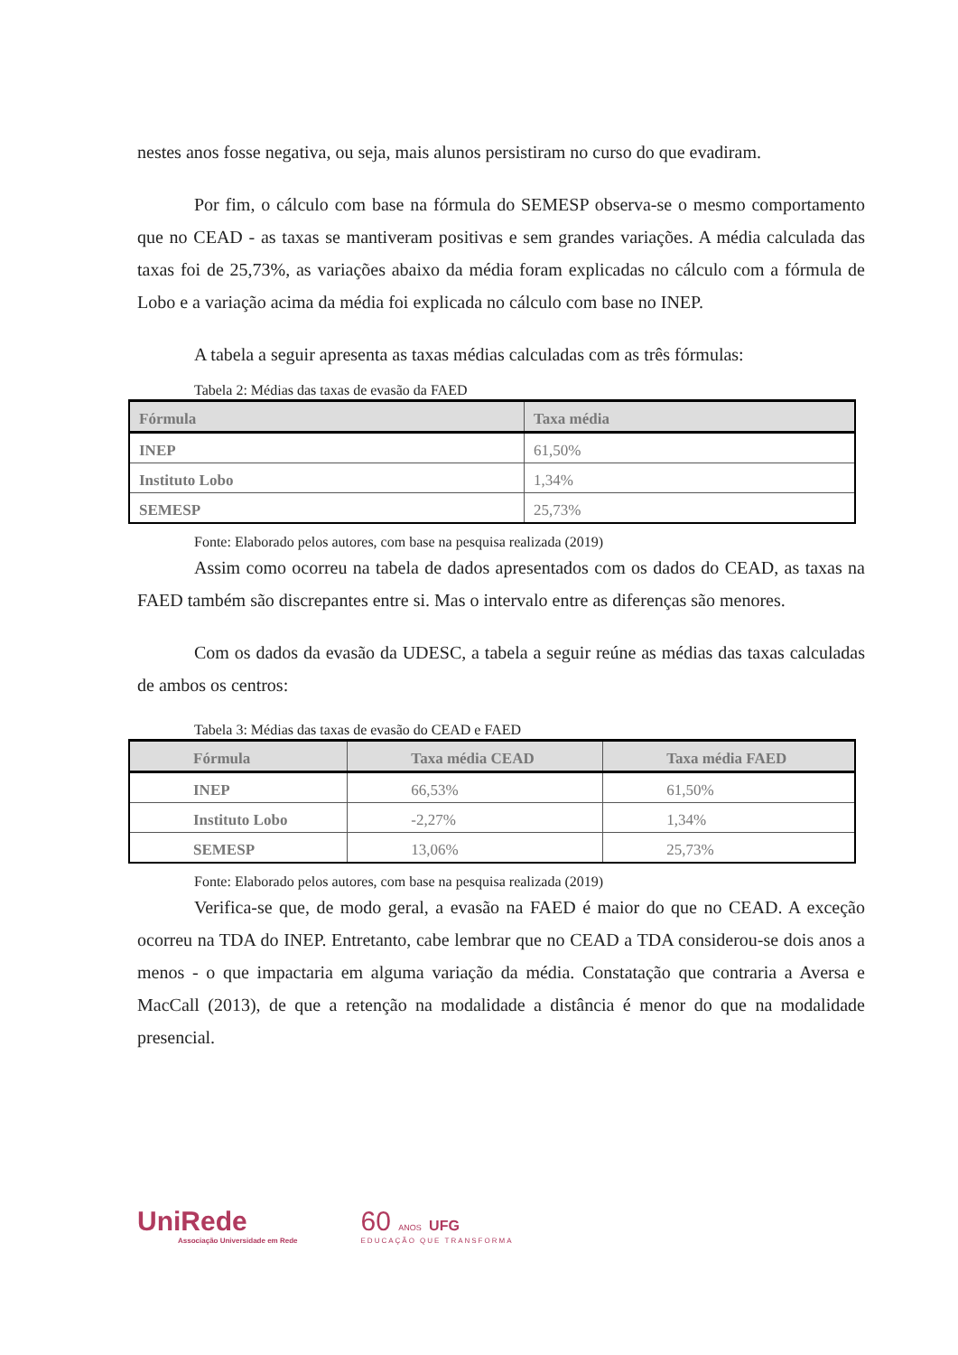nestes anos fosse negativa, ou seja, mais alunos persistiram no curso do que evadiram.
Por fim, o cálculo com base na fórmula do SEMESP observa-se o mesmo comportamento que no CEAD - as taxas se mantiveram positivas e sem grandes variações. A média calculada das taxas foi de 25,73%, as variações abaixo da média foram explicadas no cálculo com a fórmula de Lobo e a variação acima da média foi explicada no cálculo com base no INEP.
A tabela a seguir apresenta as taxas médias calculadas com as três fórmulas:
Tabela 2: Médias das taxas de evasão da FAED
| Fórmula | Taxa média |
| --- | --- |
| INEP | 61,50% |
| Instituto Lobo | 1,34% |
| SEMESP | 25,73% |
Fonte: Elaborado pelos autores, com base na pesquisa realizada (2019)
Assim como ocorreu na tabela de dados apresentados com os dados do CEAD, as taxas na FAED também são discrepantes entre si. Mas o intervalo entre as diferenças são menores.
Com os dados da evasão da UDESC, a tabela a seguir reúne as médias das taxas calculadas de ambos os centros:
Tabela 3: Médias das taxas de evasão do CEAD e FAED
| Fórmula | Taxa média CEAD | Taxa média FAED |
| --- | --- | --- |
| INEP | 66,53% | 61,50% |
| Instituto Lobo | -2,27% | 1,34% |
| SEMESP | 13,06% | 25,73% |
Fonte: Elaborado pelos autores, com base na pesquisa realizada (2019)
Verifica-se que, de modo geral, a evasão na FAED é maior do que no CEAD. A exceção ocorreu na TDA do INEP. Entretanto, cabe lembrar que no CEAD a TDA considerou-se dois anos a menos - o que impactaria em alguma variação da média. Constatação que contraria a Aversa e MacCall (2013), de que a retenção na modalidade a distância é menor do que na modalidade presencial.
UniRede
Associação Universidade em Rede
60 ANOS UFG
EDUCAÇÃO QUE TRANSFORMA